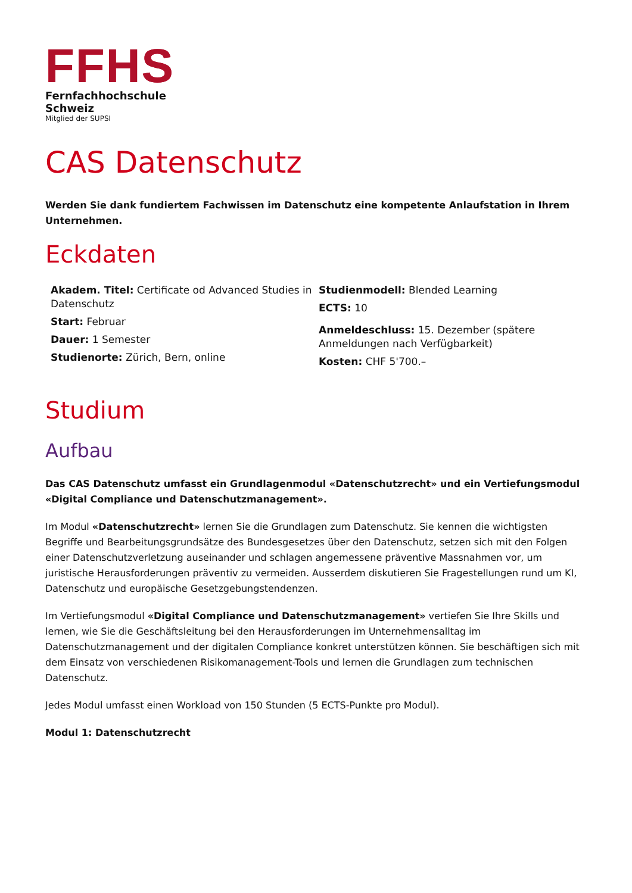FFHS
Fernfachhochschule
Schweiz
Mitglied der SUPSI
CAS Datenschutz
Werden Sie dank fundiertem Fachwissen im Datenschutz eine kompetente Anlaufstation in Ihrem Unternehmen.
Eckdaten
Akadem. Titel: Certificate od Advanced Studies in Datenschutz
Start: Februar
Dauer: 1 Semester
Studienorte: Zürich, Bern, online
Studienmodell: Blended Learning
ECTS: 10
Anmeldeschluss: 15. Dezember (spätere Anmeldungen nach Verfügbarkeit)
Kosten: CHF 5'700.–
Studium
Aufbau
Das CAS Datenschutz umfasst ein Grundlagenmodul «Datenschutzrecht» und ein Vertiefungsmodul «Digital Compliance und Datenschutzmanagement».
Im Modul «Datenschutzrecht» lernen Sie die Grundlagen zum Datenschutz. Sie kennen die wichtigsten Begriffe und Bearbeitungsgrundsätze des Bundesgesetzes über den Datenschutz, setzen sich mit den Folgen einer Datenschutzverletzung auseinander und schlagen angemessene präventive Massnahmen vor, um juristische Herausforderungen präventiv zu vermeiden. Ausserdem diskutieren Sie Fragestellungen rund um KI, Datenschutz und europäische Gesetzgebungstendenzen.
Im Vertiefungsmodul «Digital Compliance und Datenschutzmanagement» vertiefen Sie Ihre Skills und lernen, wie Sie die Geschäftsleitung bei den Herausforderungen im Unternehmensalltag im Datenschutzmanagement und der digitalen Compliance konkret unterstützen können. Sie beschäftigen sich mit dem Einsatz von verschiedenen Risikomanagement-Tools und lernen die Grundlagen zum technischen Datenschutz.
Jedes Modul umfasst einen Workload von 150 Stunden (5 ECTS-Punkte pro Modul).
Modul 1: Datenschutzrecht